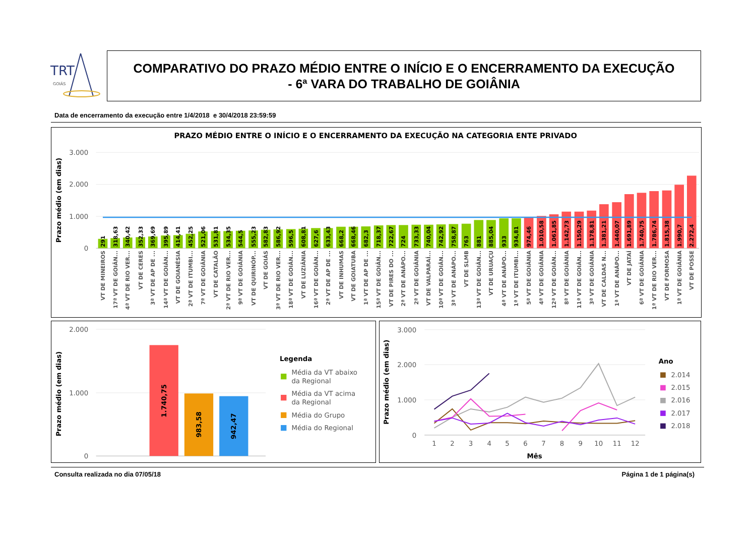TRT
GOIÁS
COMPARATIVO DO PRAZO MÉDIO ENTRE O INÍCIO E O ENCERRAMENTO DA EXECUÇÃO
- 6ª VARA DO TRABALHO DE GOIÂNIA
Data de encerramento da execução entre 1/4/2018 e 30/4/2018 23:59:59
PRAZO MÉDIO ENTRE O INÍCIO E O ENCERRAMENTO DA EXECUÇÃO NA CATEGORIA ENTE PRIVADO
Prazo médio (em dias)
3.000
2.000
1.000
0
291
318,63
340,42
352,33
369,69
395,89
414,41
452,25
521,06
531,81
534,35
544,5
555,23
582,83
586,92
596,5
608,81
627,6
633,43
668,2
668,46
682,3
718,37
722,67
724
733,33
740,04
742,92
758,87
763
881
885,04
933
934,81
974,46
1.010,58
1.061,85
1.142,73
1.150,29
1.178,81
1.381,21
1.440,07
1.691,89
1.740,75
1.786,74
1.815,38
1.990,7
2.272,4
VT DE MINEIROS
17ª VT DE GOIÂN...
4ª VT DE RIO VER...
VT DE CERES
3ª VT DE AP DE ...
14ª VT DE GOIÂN...
VT DE GOIANÉSIA
2ª VT DE ITUMBI...
7ª VT DE GOIÂNIA
VT DE CATALÃO
2ª VT DE RIO VER...
9ª VT DE GOIÂNIA
VT DE QUIRINÓP...
VT DE GOIÁS
3ª VT DE RIO VER...
18ª VT DE GOIÂN...
VT DE LUZIÂNIA
16ª VT DE GOIÂN...
2ª VT DE AP DE ...
VT DE INHUMAS
VT DE GOIATUBA
1ª VT DE AP DE ...
15ª VT DE GOIÂN...
VT DE PIRES DO ...
2ª VT DE ANÁPO...
2ª VT DE GOIÂNIA
VT DE VALPARAÍ...
10ª VT DE GOIÂN...
3ª VT DE ANÁPO...
VT DE SLMB
13ª VT DE GOIÂN...
VT DE URUAÇU
4ª VT DE ANÁPO...
1ª VT DE ITUMBI...
5ª VT DE GOIÂNIA
4ª VT DE GOIÂNIA
12ª VT DE GOIÂN...
8ª VT DE GOIÂNIA
11ª VT DE GOIÂN...
3ª VT DE GOIÂNIA
VT DE CALDAS N...
1ª VT DE ANÁPO...
VT DE JATAÍ
6ª VT DE GOIÂNIA
1ª VT DE RIO VER...
VT DE FORMOSA
1ª VT DE GOIÂNIA
VT DE POSSE
Prazo médio (em dias)
2.000
1.000
0
1.740,75
983,58
942,47
Legenda
Média da VT abaixo
da Regional
Média da VT acima
da Regional
Média do Grupo
Média do Regional
Prazo médio (em dias)
3.000
2.000
1.000
0
1
2
3
4
5
6
7
8
9
10
11
12
Mês
Ano
2.014
2.015
2.016
2.017
2.018
Consulta realizada no dia 07/05/18 Página 1 de 1 página(s)